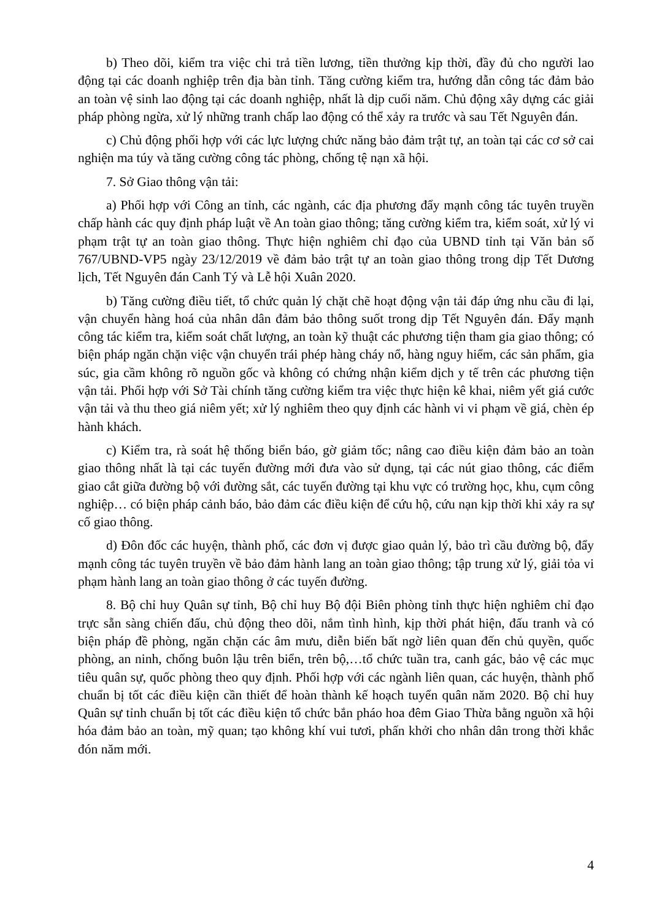b) Theo dõi, kiểm tra việc chi trả tiền lương, tiền thưởng kịp thời, đầy đủ cho người lao động tại các doanh nghiệp trên địa bàn tỉnh. Tăng cường kiểm tra, hướng dẫn công tác đảm bảo an toàn vệ sinh lao động tại các doanh nghiệp, nhất là dịp cuối năm. Chủ động xây dựng các giải pháp phòng ngừa, xử lý những tranh chấp lao động có thể xảy ra trước và sau Tết Nguyên đán.
c) Chủ động phối hợp với các lực lượng chức năng bảo đảm trật tự, an toàn tại các cơ sở cai nghiện ma túy và tăng cường công tác phòng, chống tệ nạn xã hội.
7. Sở Giao thông vận tải:
a) Phối hợp với Công an tỉnh, các ngành, các địa phương đẩy mạnh công tác tuyên truyền chấp hành các quy định pháp luật về An toàn giao thông; tăng cường kiểm tra, kiểm soát, xử lý vi phạm trật tự an toàn giao thông. Thực hiện nghiêm chỉ đạo của UBND tỉnh tại Văn bản số 767/UBND-VP5 ngày 23/12/2019 về đảm bảo trật tự an toàn giao thông trong dịp Tết Dương lịch, Tết Nguyên đán Canh Tý và Lễ hội Xuân 2020.
b) Tăng cường điều tiết, tổ chức quản lý chặt chẽ hoạt động vận tải đáp ứng nhu cầu đi lại, vận chuyển hàng hoá của nhân dân đảm bảo thông suốt trong dịp Tết Nguyên đán. Đẩy mạnh công tác kiểm tra, kiểm soát chất lượng, an toàn kỹ thuật các phương tiện tham gia giao thông; có biện pháp ngăn chặn việc vận chuyển trái phép hàng cháy nổ, hàng nguy hiểm, các sản phẩm, gia súc, gia cầm không rõ nguồn gốc và không có chứng nhận kiểm dịch y tế trên các phương tiện vận tải. Phối hợp với Sở Tài chính tăng cường kiểm tra việc thực hiện kê khai, niêm yết giá cước vận tải và thu theo giá niêm yết; xử lý nghiêm theo quy định các hành vi vi phạm về giá, chèn ép hành khách.
c) Kiểm tra, rà soát hệ thống biển báo, gờ giảm tốc; nâng cao điều kiện đảm bảo an toàn giao thông nhất là tại các tuyến đường mới đưa vào sử dụng, tại các nút giao thông, các điểm giao cắt giữa đường bộ với đường sắt, các tuyến đường tại khu vực có trường học, khu, cụm công nghiệp… có biện pháp cảnh báo, bảo đảm các điều kiện để cứu hộ, cứu nạn kịp thời khi xảy ra sự cố giao thông.
d) Đôn đốc các huyện, thành phố, các đơn vị được giao quản lý, bảo trì cầu đường bộ, đẩy mạnh công tác tuyên truyền về bảo đảm hành lang an toàn giao thông; tập trung xử lý, giải tỏa vi phạm hành lang an toàn giao thông ở các tuyến đường.
8. Bộ chỉ huy Quân sự tỉnh, Bộ chỉ huy Bộ đội Biên phòng tỉnh thực hiện nghiêm chỉ đạo trực sẵn sàng chiến đấu, chủ động theo dõi, nắm tình hình, kịp thời phát hiện, đấu tranh và có biện pháp đề phòng, ngăn chặn các âm mưu, diễn biến bất ngờ liên quan đến chủ quyền, quốc phòng, an ninh, chống buôn lậu trên biển, trên bộ,…tổ chức tuần tra, canh gác, bảo vệ các mục tiêu quân sự, quốc phòng theo quy định. Phối hợp với các ngành liên quan, các huyện, thành phố chuẩn bị tốt các điều kiện cần thiết để hoàn thành kế hoạch tuyển quân năm 2020. Bộ chỉ huy Quân sự tỉnh chuẩn bị tốt các điều kiện tổ chức bắn pháo hoa đêm Giao Thừa bằng nguồn xã hội hóa đảm bảo an toàn, mỹ quan; tạo không khí vui tươi, phấn khởi cho nhân dân trong thời khắc đón năm mới.
4